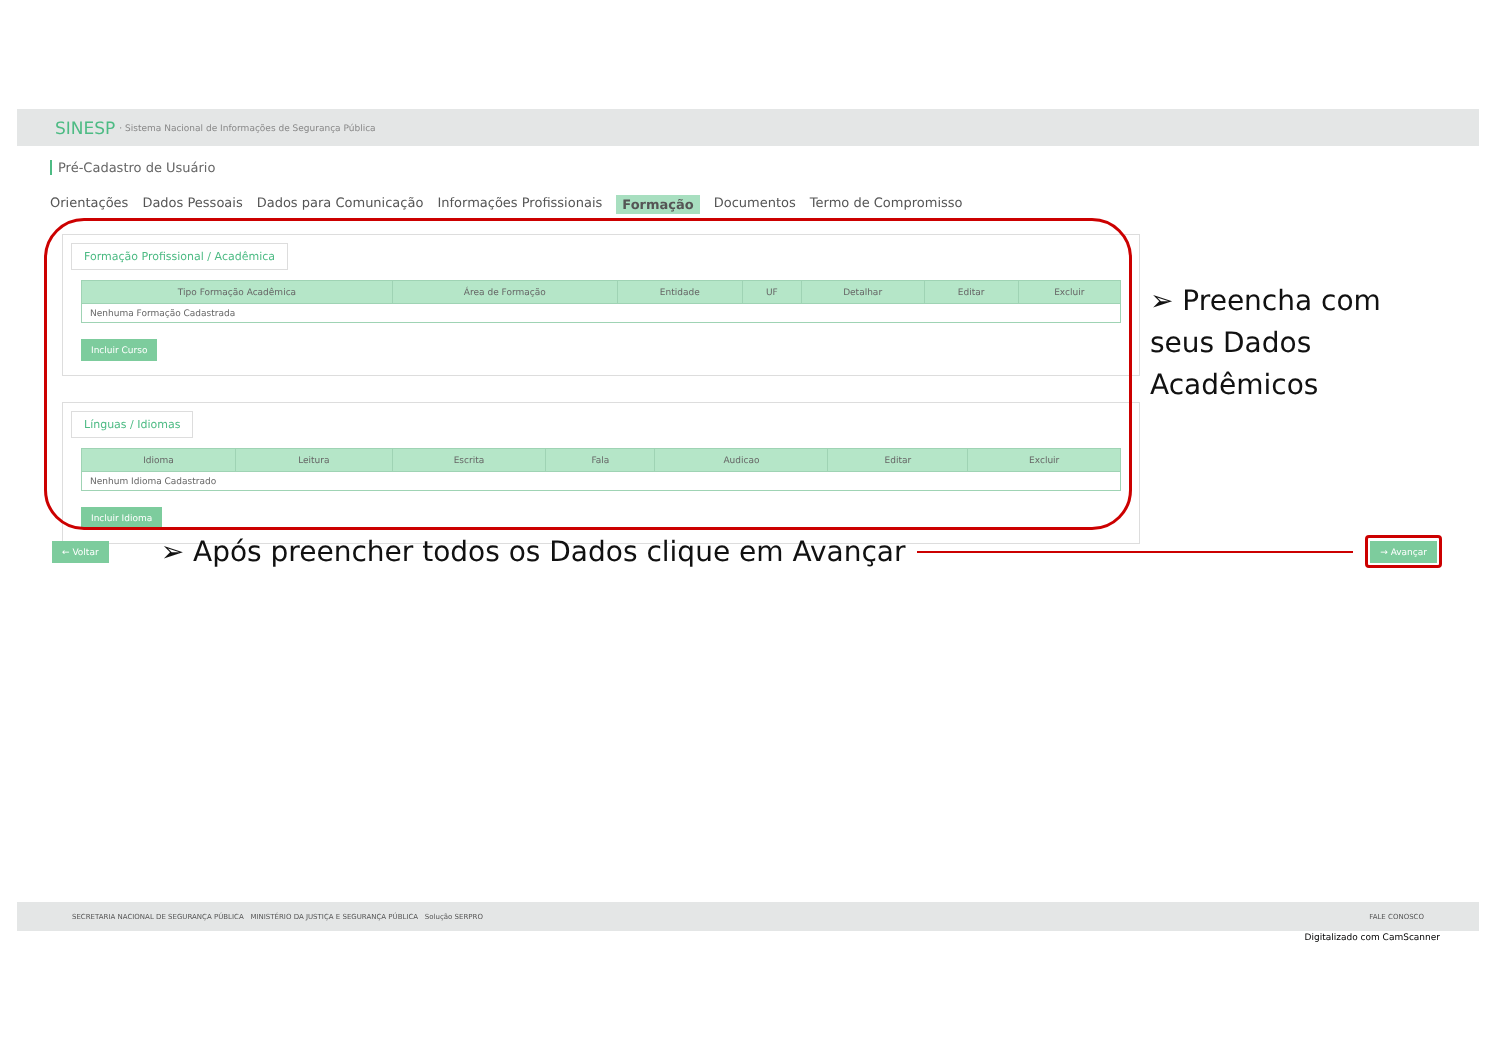SINESP · Sistema Nacional de Informações de Segurança Pública
Pré-Cadastro de Usuário
Orientações Dados Pessoais Dados para Comunicação Informações Profissionais Formação Documentos Termo de Compromisso
Formação Profissional / Acadêmica
| Tipo Formação Acadêmica | Área de Formação | Entidade | UF | Detalhar | Editar | Excluir |
| --- | --- | --- | --- | --- | --- | --- |
| Nenhuma Formação Cadastrada | | | | | | |
Incluir Curso
Línguas / Idiomas
| Idioma | Leitura | Escrita | Fala | Audicao | Editar | Excluir |
| --- | --- | --- | --- | --- | --- | --- |
| Nenhum Idioma Cadastrado | | | | | | |
Incluir Idioma
➢ Preencha com seus Dados Acadêmicos
← Voltar ➢ Após preencher todos os Dados clique em Avançar → Avançar
SECRETARIA NACIONAL DE SEGURANÇA PÚBLICA MINISTÉRIO DA JUSTIÇA E SEGURANÇA PÚBLICA Solução SERPRO FALE CONOSCO
Digitalizado com CamScanner